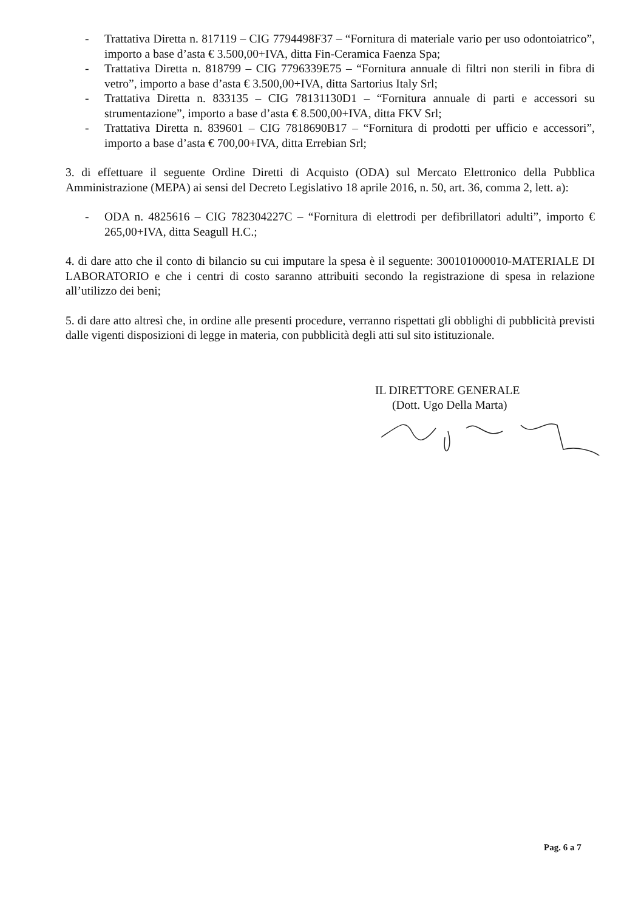- Trattativa Diretta n. 817119 – CIG 7794498F37 – “Fornitura di materiale vario per uso odontoiatrico”, importo a base d’asta € 3.500,00+IVA, ditta Fin-Ceramica Faenza Spa;
- Trattativa Diretta n. 818799 – CIG 7796339E75 – “Fornitura annuale di filtri non sterili in fibra di vetro”, importo a base d’asta € 3.500,00+IVA, ditta Sartorius Italy Srl;
- Trattativa Diretta n. 833135 – CIG 78131130D1 – “Fornitura annuale di parti e accessori su strumentazione”, importo a base d’asta € 8.500,00+IVA, ditta FKV Srl;
- Trattativa Diretta n. 839601 – CIG 7818690B17 – “Fornitura di prodotti per ufficio e accessori”, importo a base d’asta € 700,00+IVA, ditta Errebian Srl;
3. di effettuare il seguente Ordine Diretti di Acquisto (ODA) sul Mercato Elettronico della Pubblica Amministrazione (MEPA) ai sensi del Decreto Legislativo 18 aprile 2016, n. 50, art. 36, comma 2, lett. a):
- ODA n. 4825616 – CIG 782304227C – “Fornitura di elettrodi per defibrillatori adulti”, importo € 265,00+IVA, ditta Seagull H.C.;
4. di dare atto che il conto di bilancio su cui imputare la spesa è il seguente: 300101000010-MATERIALE DI LABORATORIO e che i centri di costo saranno attribuiti secondo la registrazione di spesa in relazione all’utilizzo dei beni;
5. di dare atto altresì che, in ordine alle presenti procedure, verranno rispettati gli obblighi di pubblicità previsti dalle vigenti disposizioni di legge in materia, con pubblicità degli atti sul sito istituzionale.
IL DIRETTORE GENERALE
(Dott. Ugo Della Marta)
Pag. 6 a 7